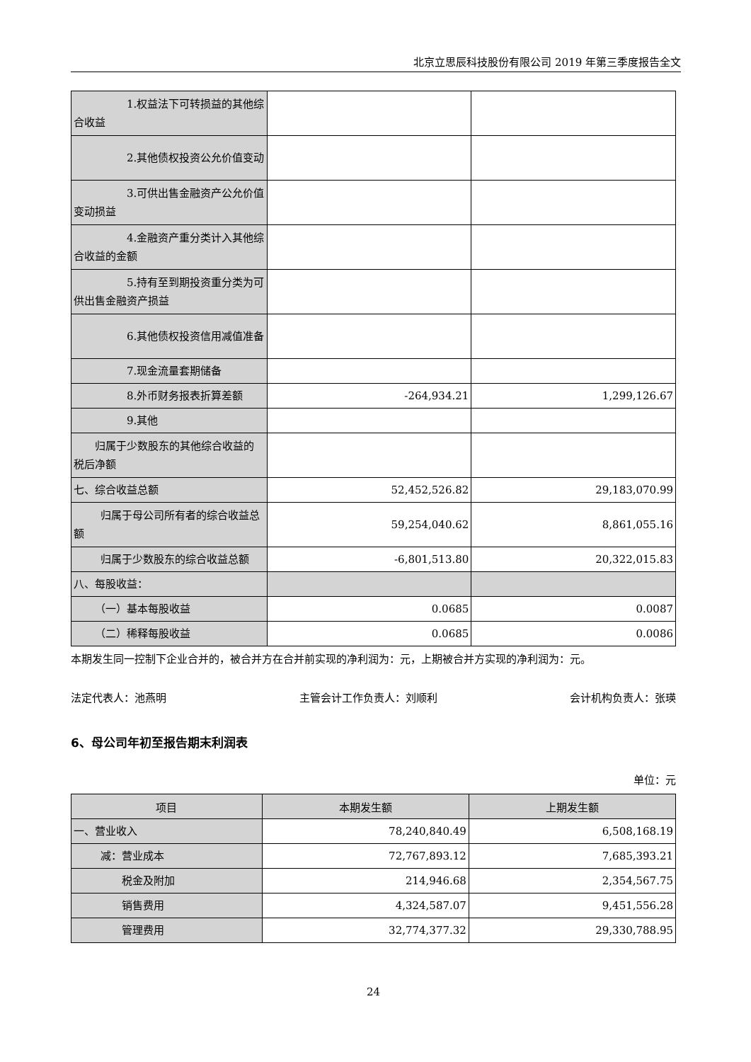北京立思辰科技股份有限公司 2019 年第三季度报告全文
| 1.权益法下可转损益的其他综合收益 | | |
| 2.其他债权投资公允价值变动 | | |
| 3.可供出售金融资产公允价值变动损益 | | |
| 4.金融资产重分类计入其他综合收益的金额 | | |
| 5.持有至到期投资重分类为可供出售金融资产损益 | | |
| 6.其他债权投资信用减值准备 | | |
| 7.现金流量套期储备 | | |
| 8.外币财务报表折算差额 | -264,934.21 | 1,299,126.67 |
| 9.其他 | | |
| 归属于少数股东的其他综合收益的税后净额 | | |
| 七、综合收益总额 | 52,452,526.82 | 29,183,070.99 |
| 归属于母公司所有者的综合收益总额 | 59,254,040.62 | 8,861,055.16 |
| 归属于少数股东的综合收益总额 | -6,801,513.80 | 20,322,015.83 |
| 八、每股收益： | | |
| （一）基本每股收益 | 0.0685 | 0.0087 |
| （二）稀释每股收益 | 0.0685 | 0.0086 |
本期发生同一控制下企业合并的，被合并方在合并前实现的净利润为：元，上期被合并方实现的净利润为：元。
法定代表人：池燕明 主管会计工作负责人：刘顺利 会计机构负责人：张瑛
6、母公司年初至报告期末利润表
单位：元
| 项目 | 本期发生额 | 上期发生额 |
| --- | --- | --- |
| 一、营业收入 | 78,240,840.49 | 6,508,168.19 |
| 减：营业成本 | 72,767,893.12 | 7,685,393.21 |
| 税金及附加 | 214,946.68 | 2,354,567.75 |
| 销售费用 | 4,324,587.07 | 9,451,556.28 |
| 管理费用 | 32,774,377.32 | 29,330,788.95 |
24